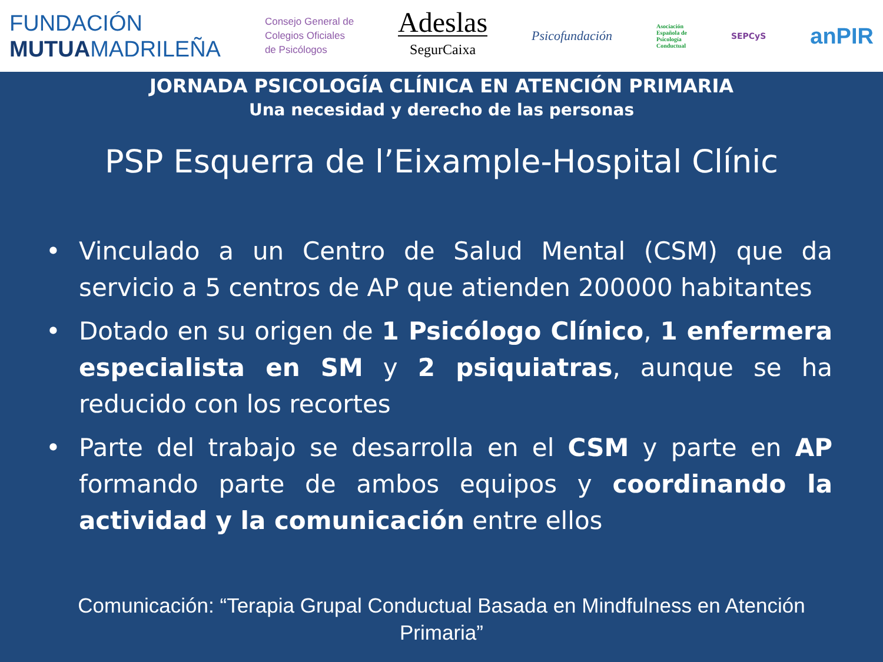FUNDACIÓN
MUTUAMADRILEÑA
Consejo General de
Colegios Oficiales
de Psicólogos
Adeslas
SegurCaixa
Psicofundación
Asociación
Española de
Psicología
Conductual
SEPCyS
anPIR
JORNADA PSICOLOGÍA CLÍNICA EN ATENCIÓN PRIMARIA
Una necesidad y derecho de las personas
PSP Esquerra de l’Eixample-Hospital Clínic
• Vinculado a un Centro de Salud Mental (CSM) que da servicio a 5 centros de AP que atienden 200000 habitantes
• Dotado en su origen de 1 Psicólogo Clínico, 1 enfermera especialista en SM y 2 psiquiatras, aunque se ha reducido con los recortes
• Parte del trabajo se desarrolla en el CSM y parte en AP formando parte de ambos equipos y coordinando la actividad y la comunicación entre ellos
Comunicación: “Terapia Grupal Conductual Basada en Mindfulness en Atención Primaria”